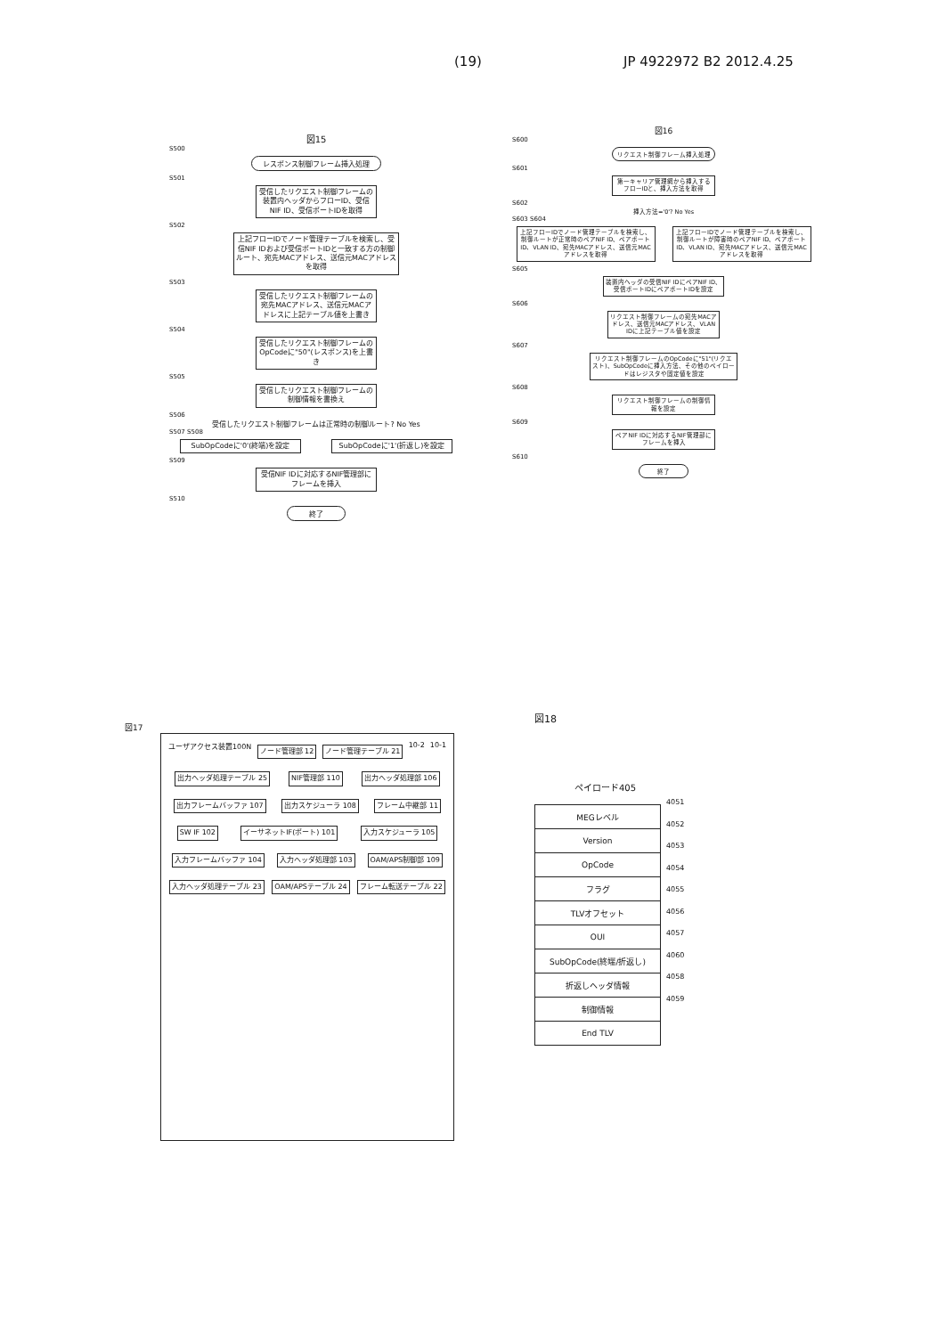(19) JP 4922972 B2 2012.4.25
図15
S500
レスポンス制御フレーム挿入処理
S501
受信したリクエスト制御フレームの装置内ヘッダからフローID、受信NIF ID、受信ポートIDを取得
S502
上記フローIDでノード管理テーブルを検索し、受信NIF IDおよび受信ポートIDと一致する方の制御ルート、宛先MACアドレス、送信元MACアドレスを取得
S503
受信したリクエスト制御フレームの宛先MACアドレス、送信元MACアドレスに上記テーブル値を上書き
S504
受信したリクエスト制御フレームのOpCodeに"50"(レスポンス)を上書き
S505
受信したリクエスト制御フレームの制御情報を書換え
S506
受信したリクエスト制御フレームは正常時の制御ルート? No Yes
S507 S508
SubOpCodeに'0'(終端)を設定 SubOpCodeに'1'(折返し)を設定
S509
受信NIF IDに対応するNIF管理部にフレームを挿入
S510
終了
図16
S600
リクエスト制御フレーム挿入処理
S601
第一キャリア管理網から挿入するフローIDと、挿入方法を取得
S602
挿入方法='0'? No Yes
S603 S604
上記フローIDでノード管理テーブルを検索し、制御ルートが正常時のペアNIF ID、ペアポートID、VLAN ID、宛先MACアドレス、送信元MACアドレスを取得
上記フローIDでノード管理テーブルを検索し、制御ルートが障害時のペアNIF ID、ペアポートID、VLAN ID、宛先MACアドレス、送信元MACアドレスを取得
S605
装置内ヘッダの受信NIF IDにペアNIF ID、受信ポートIDにペアポートIDを設定
S606
リクエスト制御フレームの宛先MACアドレス、送信元MACアドレス、VLAN IDに上記テーブル値を設定
S607
リクエスト制御フレームのOpCodeに"51"(リクエスト)、SubOpCodeに挿入方法、その他のペイロードはレジスタや固定値を設定
S608
リクエスト制御フレームの制御情報を設定
S609
ペアNIF IDに対応するNIF管理部にフレームを挿入
S610
終了
図17
ユーザアクセス装置100N ノード管理部 12 ノード管理テーブル 21 10-2 10-1 出力ヘッダ処理テーブル 25 NIF管理部 110 出力ヘッダ処理部 106 出力フレームバッファ 107 出力スケジューラ 108 フレーム中継部 11 SW IF 102 イーサネットIF(ポート) 101 入力スケジューラ 105 入力フレームバッファ 104 入力ヘッダ処理部 103 OAM/APS制御部 109 入力ヘッダ処理テーブル 23 OAM/APSテーブル 24 フレーム転送テーブル 22
図18
ペイロード405
| MEGレベル |
| Version |
| OpCode |
| フラグ |
| TLVオフセット |
| OUI |
| SubOpCode(終端/折返し) |
| 折返しヘッダ情報 |
| 制御情報 |
| End TLV |
4051
4052
4053
4054
4055
4056
4057
4060
4058
4059